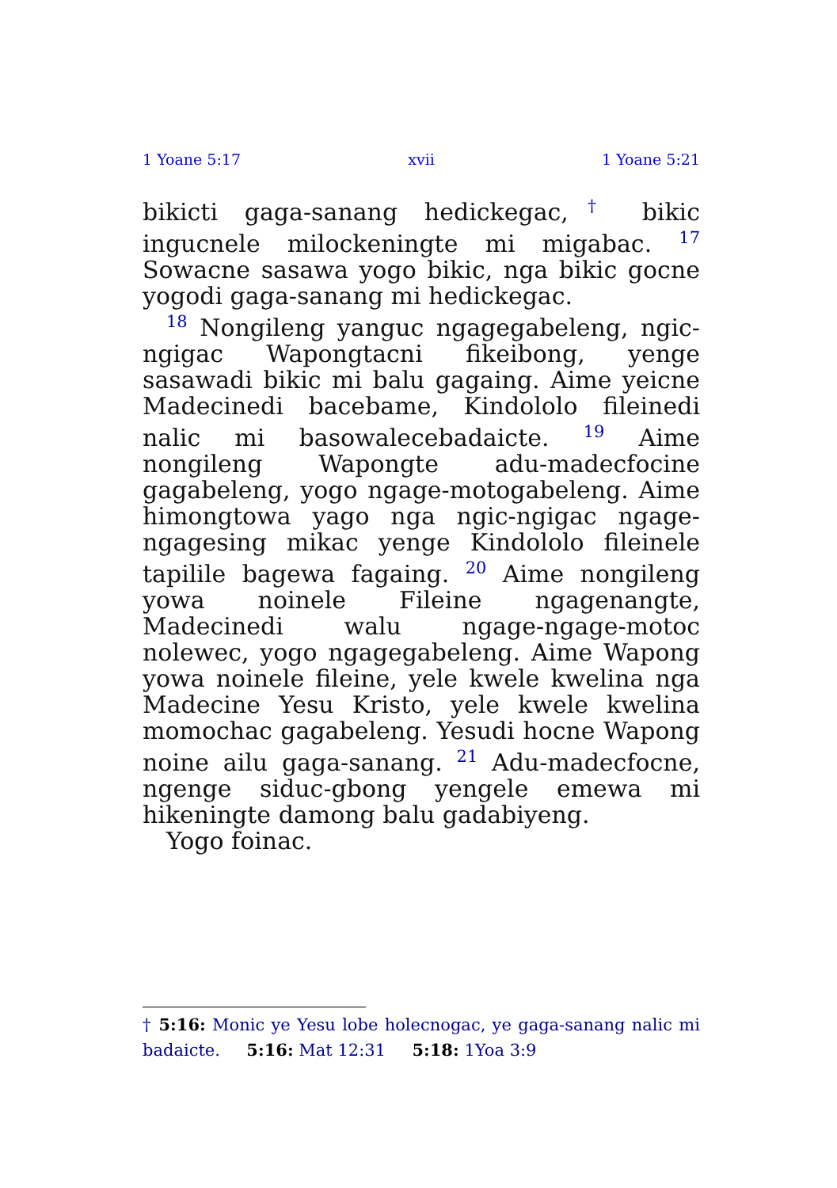1 Yoane 5:17 xvii 1 Yoane 5:21
bikicti gaga-sanang hedickegac,<sup>†</sup> bikic ingucnele milockeningte mi migabac. <sup>17</sup> Sowacne sasawa yogo bikic, nga bikic gocne yogodi gaga-sanang mi hedickegac.
<sup>18</sup> Nongileng yanguc ngagegabeleng, ngic-ngigac Wapongtacni fikeibong, yenge sasawadi bikic mi balu gagaing. Aime yeicne Madecinedi bacebame, Kindololo fileinedi nalic mi basowalecebadaicte. <sup>19</sup> Aime nongileng Wapongte adu-madecfocine gagabeleng, yogo ngage-motogabeleng. Aime himongtowa yago nga ngic-ngigac ngage-ngagesing mikac yenge Kindololo fileinele tapilile bagewa fagaing. <sup>20</sup> Aime nongileng yowa noinele Fileine ngagenangte, Madecinedi walu ngage-ngage-motoc nolewec, yogo ngagegabeleng. Aime Wapong yowa noinele fileine, yele kwele kwelina nga Madecine Yesu Kristo, yele kwele kwelina momochac gagabeleng. Yesudi hocne Wapong noine ailu gaga-sanang. <sup>21</sup> Adu-madecfocne, ngenge siduc-gbong yengele emewa mi hikeningte damong balu gadabiyeng.
Yogo foinac.
† 5:16: Monic ye Yesu lobe holecnogac, ye gaga-sanang nalic mi badaicte. 5:16: Mat 12:31 5:18: 1Yoa 3:9